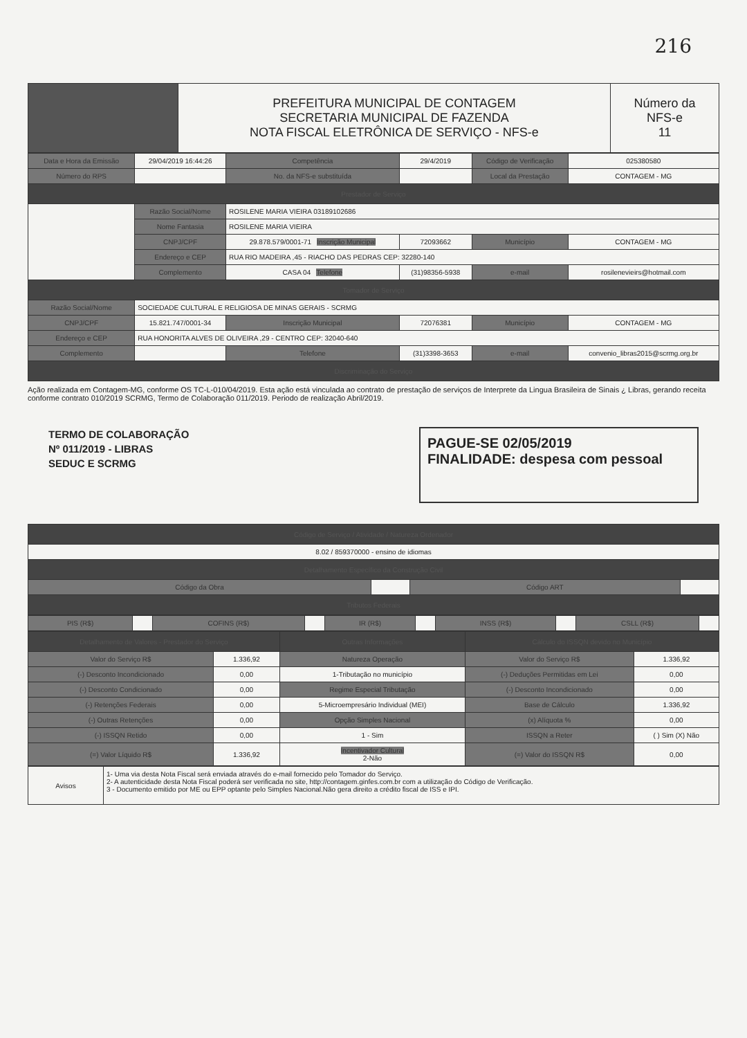216
| | PREFEITURA MUNICIPAL DE CONTAGEM SECRETARIA MUNICIPAL DE FAZENDA NOTA FISCAL ELETRÔNICA DE SERVIÇO - NFS-e | Número da NFS-e 11 |
| Data e Hora da Emissão | 29/04/2019 16:44:26 | Competência | 29/4/2019 | Código de Verificação | 025380580 |
| Número do RPS | | No. da NFS-e substituída | | Local da Prestação | CONTAGEM - MG |
| Prestador de Serviço | | | | | |
| | Razão Social/Nome | ROSILENE MARIA VIEIRA 03189102686 | | | |
| | Nome Fantasia | ROSILENE MARIA VIEIRA | | | |
| | CNPJ/CPF | 29.878.579/0001-71 Inscrição Municipal | 72093662 | Município | CONTAGEM - MG |
| | Endereço e CEP | RUA RIO MADEIRA ,45 - RIACHO DAS PEDRAS CEP: 32280-140 | | | |
| | Complemento | CASA 04 Telefone | (31)98356-5938 | e-mail | rosilenevieirs@hotmail.com |
| Tomador de Serviço | | | | | |
| Razão Social/Nome | SOCIEDADE CULTURAL E RELIGIOSA DE MINAS GERAIS - SCRMG | | | | |
| CNPJ/CPF | 15.821.747/0001-34 | Inscrição Municipal | 72076381 | Município | CONTAGEM - MG |
| Endereço e CEP | RUA HONORITA ALVES DE OLIVEIRA ,29 - CENTRO CEP: 32040-640 | | | | |
| Complemento | | Telefone | (31)3398-3653 | e-mail | convenio_libras2015@scrmg.org.br |
| Discriminação do Serviço | | | | | |
Ação realizada em Contagem-MG, conforme OS TC-L-010/04/2019. Esta ação está vinculada ao contrato de prestação de serviços de Interprete da Lingua Brasileira de Sinais ¿ Libras, gerando receita conforme contrato 010/2019 SCRMG, Termo de Colaboração 011/2019. Periodo de realização Abril/2019.
TERMO DE COLABORAÇÃO
Nº 011/2019 - LIBRAS
SEDUC E SCRMG
PAGUE-SE 02/05/2019
FINALIDADE: despesa com pessoal
| Código de Serviço / Atividade / Natureza Ordenador | | | |
| --- | --- | --- | --- |
| 8.02 / 859370000 - ensino de idiomas | | | |
| Detalhamento Específico da Construção Civil | | | |
| Código da Obra | | Código ART | |
| Tributos Federais | | | |
| PIS (R$) | | COFINS (R$) | | IR (R$) | | INSS (R$) | | CSLL (R$) | |
| Detalhamento de Valores - Prestador do Serviço | | Outras Informações | Cálculo do ISSQN devido no Município | |
| --- | --- | --- | --- | --- |
| Valor do Serviço R$ | 1.336,92 | Natureza Operação | Valor do Serviço R$ | 1.336,92 |
| (-) Desconto Incondicionado | 0,00 | 1-Tributação no município | (-) Deduções Permitidas em Lei | 0,00 |
| (-) Desconto Condicionado | 0,00 | Regime Especial Tributação | (-) Desconto Incondicionado | 0,00 |
| (-) Retenções Federais | 0,00 | 5-Microempresário Individual (MEI) | Base de Cálculo | 1.336,92 |
| (-) Outras Retenções | 0,00 | Opção Simples Nacional | (x) Alíquota % | 0,00 |
| (-) ISSQN Retido | 0,00 | 1 - Sim | ISSQN a Reter | ( ) Sim (X) Não |
| (=) Valor Líquido R$ | 1.336,92 | Incentivador Cultural 2-Não | (=) Valor do ISSQN R$ | 0,00 |
| Avisos | 1- Uma via desta Nota Fiscal será enviada através do e-mail fornecido pelo Tomador do Serviço. 2- A autenticidade desta Nota Fiscal poderá ser verificada no site, http://contagem.ginfes.com.br com a utilização do Código de Verificação. 3 - Documento emitido por ME ou EPP optante pelo Simples Nacional.Não gera direito a crédito fiscal de ISS e IPI. |